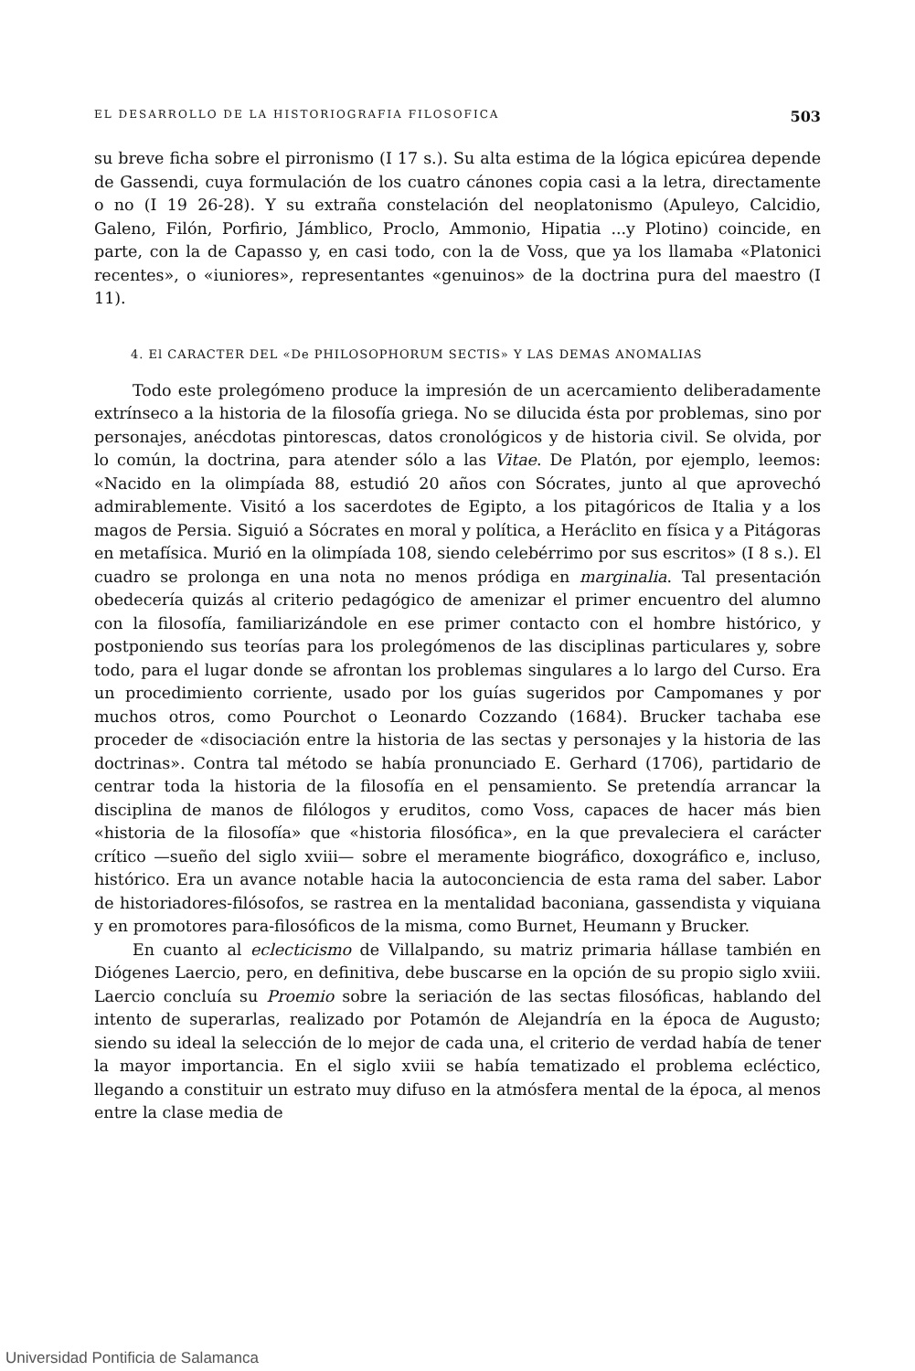EL DESARROLLO DE LA HISTORIOGRAFIA FILOSOFICA 503
su breve ficha sobre el pirronismo (I 17 s.). Su alta estima de la lógica epicúrea depende de Gassendi, cuya formulación de los cuatro cánones copia casi a la letra, directamente o no (I 19 26-28). Y su extraña constelación del neoplatonismo (Apuleyo, Calcidio, Galeno, Filón, Porfirio, Jámblico, Proclo, Ammonio, Hipatia ...y Plotino) coincide, en parte, con la de Capasso y, en casi todo, con la de Voss, que ya los llamaba «Platonici recentes», o «iuniores», representantes «genuinos» de la doctrina pura del maestro (I 11).
4. El CARACTER DEL «De PHILOSOPHORUM SECTIS» Y LAS DEMAS ANOMALIAS
Todo este prolegómeno produce la impresión de un acercamiento deliberadamente extrínseco a la historia de la filosofía griega. No se dilucida ésta por problemas, sino por personajes, anécdotas pintorescas, datos cronológicos y de historia civil. Se olvida, por lo común, la doctrina, para atender sólo a las Vitae. De Platón, por ejemplo, leemos: «Nacido en la olimpíada 88, estudió 20 años con Sócrates, junto al que aprovechó admirablemente. Visitó a los sacerdotes de Egipto, a los pitagóricos de Italia y a los magos de Persia. Siguió a Sócrates en moral y política, a Heráclito en física y a Pitágoras en metafísica. Murió en la olimpíada 108, siendo celebérrimo por sus escritos» (I 8 s.). El cuadro se prolonga en una nota no menos pródiga en marginalia. Tal presentación obedecería quizás al criterio pedagógico de amenizar el primer encuentro del alumno con la filosofía, familiarizándole en ese primer contacto con el hombre histórico, y postponiendo sus teorías para los prolegómenos de las disciplinas particulares y, sobre todo, para el lugar donde se afrontan los problemas singulares a lo largo del Curso. Era un procedimiento corriente, usado por los guías sugeridos por Campomanes y por muchos otros, como Pourchot o Leonardo Cozzando (1684). Brucker tachaba ese proceder de «disociación entre la historia de las sectas y personajes y la historia de las doctrinas». Contra tal método se había pronunciado E. Gerhard (1706), partidario de centrar toda la historia de la filosofía en el pensamiento. Se pretendía arrancar la disciplina de manos de filólogos y eruditos, como Voss, capaces de hacer más bien «historia de la filosofía» que «historia filosófica», en la que prevaleciera el carácter crítico —sueño del siglo xviii— sobre el meramente biográfico, doxográfico e, incluso, histórico. Era un avance notable hacia la autoconciencia de esta rama del saber. Labor de historiadores-filósofos, se rastrea en la mentalidad baconiana, gassendista y viquiana y en promotores para-filosóficos de la misma, como Burnet, Heumann y Brucker.
En cuanto al eclecticismo de Villalpando, su matriz primaria hállase también en Diógenes Laercio, pero, en definitiva, debe buscarse en la opción de su propio siglo xviii. Laercio concluía su Proemio sobre la seriación de las sectas filosóficas, hablando del intento de superarlas, realizado por Potamón de Alejandría en la época de Augusto; siendo su ideal la selección de lo mejor de cada una, el criterio de verdad había de tener la mayor importancia. En el siglo xviii se había tematizado el problema ecléctico, llegando a constituir un estrato muy difuso en la atmósfera mental de la época, al menos entre la clase media de
Universidad Pontificia de Salamanca